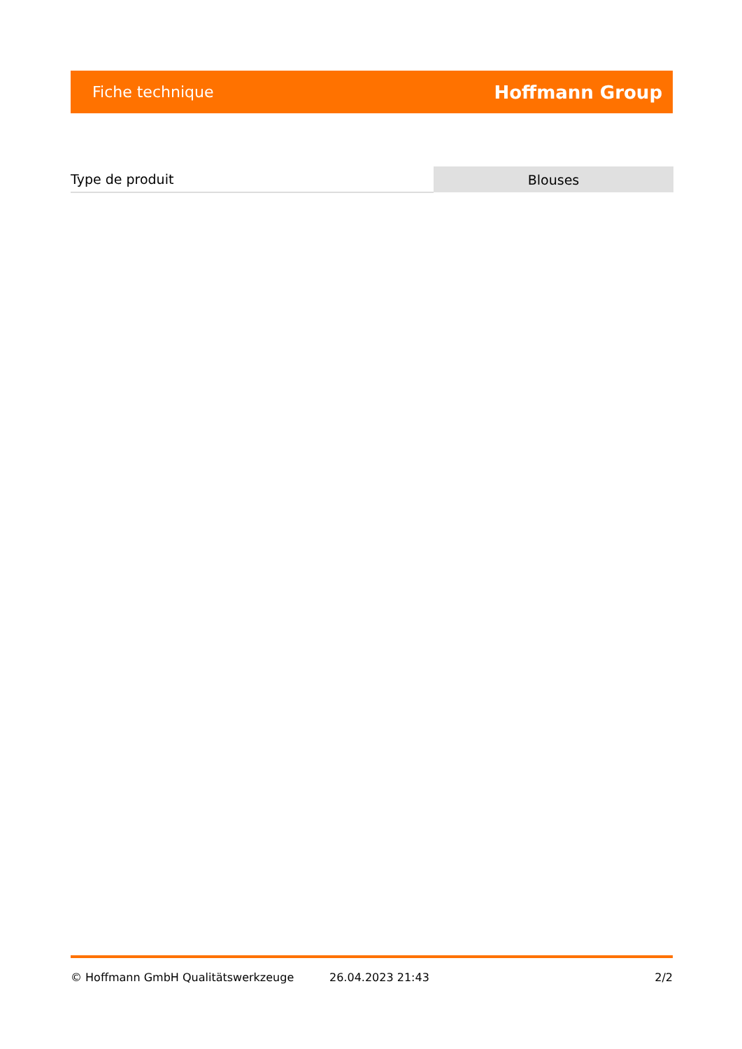Fiche technique Hoffmann Group
| Type de produit | Blouses |
© Hoffmann GmbH Qualitätswerkzeuge 26.04.2023 21:43 2/2